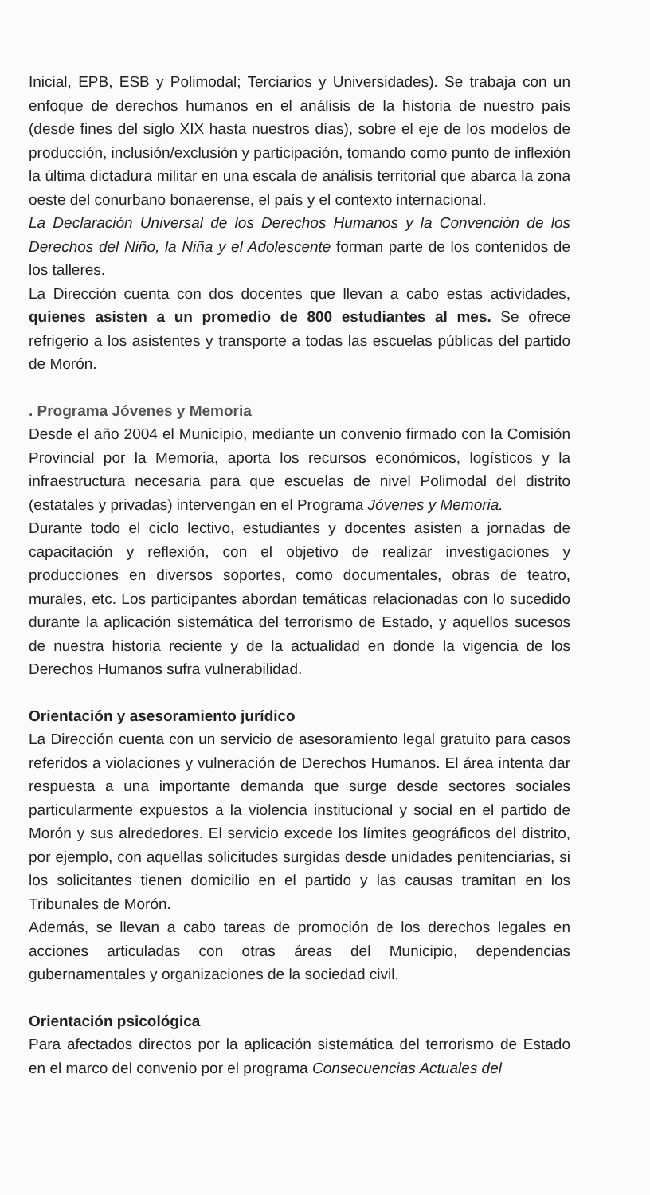Inicial, EPB, ESB y Polimodal; Terciarios y Universidades). Se trabaja con un enfoque de derechos humanos en el análisis de la historia de nuestro país (desde fines del siglo XIX hasta nuestros días), sobre el eje de los modelos de producción, inclusión/exclusión y participación, tomando como punto de inflexión la última dictadura militar en una escala de análisis territorial que abarca la zona oeste del conurbano bonaerense, el país y el contexto internacional.
La Declaración Universal de los Derechos Humanos y la Convención de los Derechos del Niño, la Niña y el Adolescente forman parte de los contenidos de los talleres.
La Dirección cuenta con dos docentes que llevan a cabo estas actividades, quienes asisten a un promedio de 800 estudiantes al mes. Se ofrece refrigerio a los asistentes y transporte a todas las escuelas públicas del partido de Morón.
. Programa Jóvenes y Memoria
Desde el año 2004 el Municipio, mediante un convenio firmado con la Comisión Provincial por la Memoria, aporta los recursos económicos, logísticos y la infraestructura necesaria para que escuelas de nivel Polimodal del distrito (estatales y privadas) intervengan en el Programa Jóvenes y Memoria.
Durante todo el ciclo lectivo, estudiantes y docentes asisten a jornadas de capacitación y reflexión, con el objetivo de realizar investigaciones y producciones en diversos soportes, como documentales, obras de teatro, murales, etc. Los participantes abordan temáticas relacionadas con lo sucedido durante la aplicación sistemática del terrorismo de Estado, y aquellos sucesos de nuestra historia reciente y de la actualidad en donde la vigencia de los Derechos Humanos sufra vulnerabilidad.
Orientación y asesoramiento jurídico
La Dirección cuenta con un servicio de asesoramiento legal gratuito para casos referidos a violaciones y vulneración de Derechos Humanos. El área intenta dar respuesta a una importante demanda que surge desde sectores sociales particularmente expuestos a la violencia institucional y social en el partido de Morón y sus alrededores. El servicio excede los límites geográficos del distrito, por ejemplo, con aquellas solicitudes surgidas desde unidades penitenciarias, si los solicitantes tienen domicilio en el partido y las causas tramitan en los Tribunales de Morón.
Además, se llevan a cabo tareas de promoción de los derechos legales en acciones articuladas con otras áreas del Municipio, dependencias gubernamentales y organizaciones de la sociedad civil.
Orientación psicológica
Para afectados directos por la aplicación sistemática del terrorismo de Estado en el marco del convenio por el programa Consecuencias Actuales del